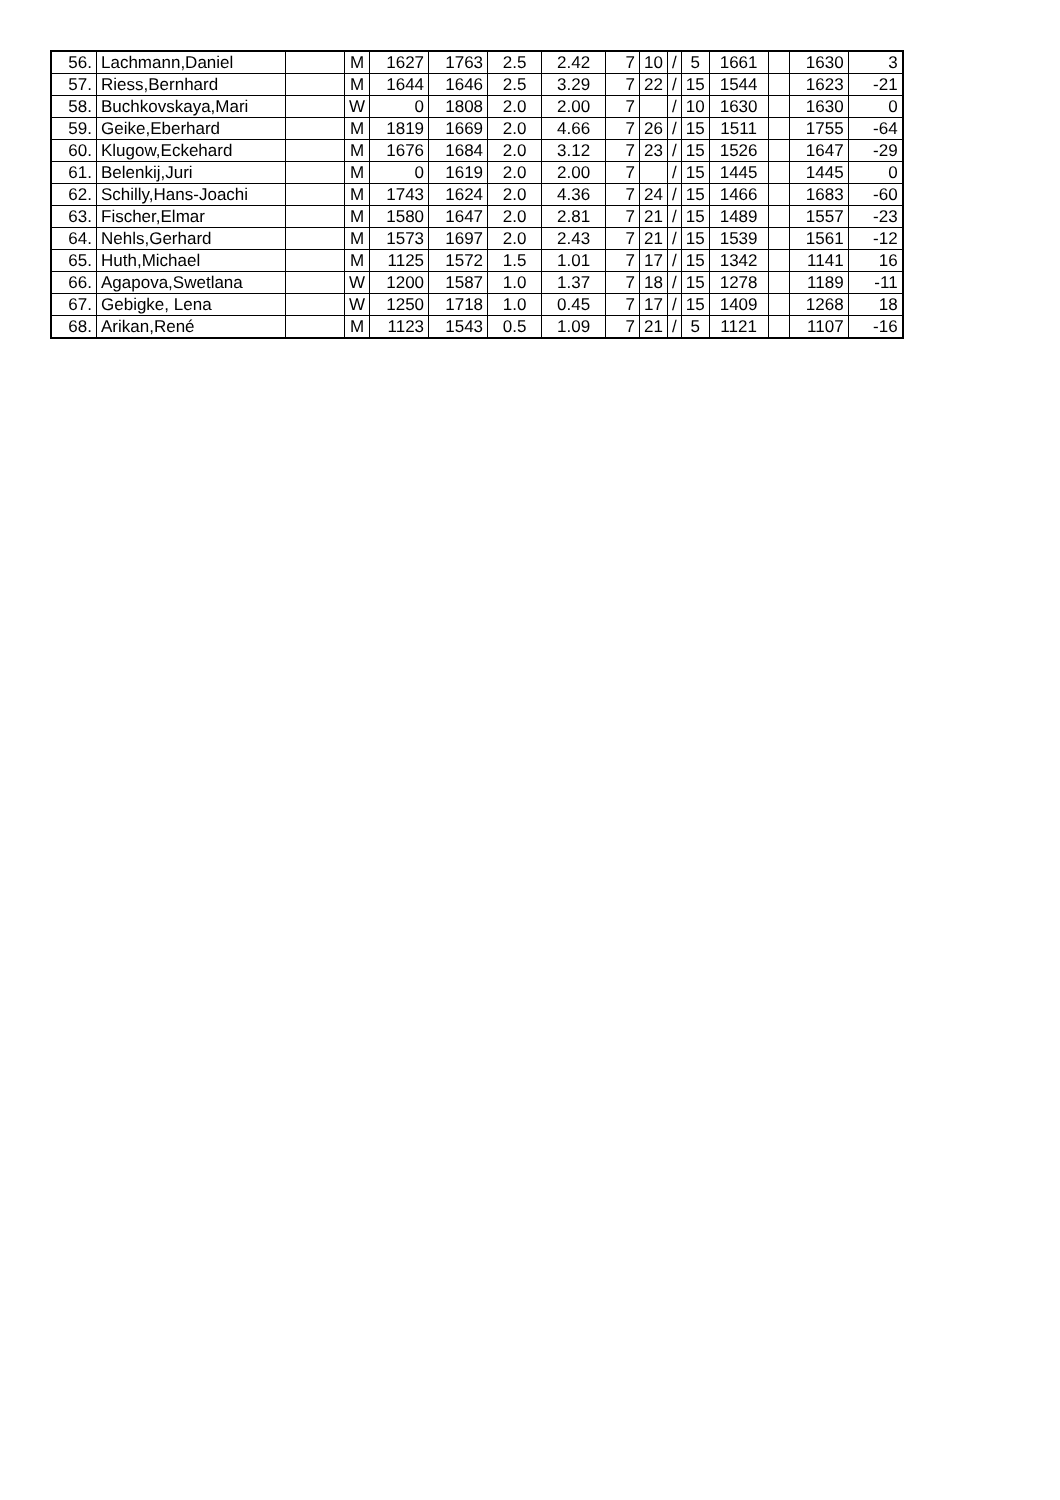| 56. | Lachmann,Daniel | | M | 1627 | 1763 | 2.5 | 2.42 | 7 | 10 | / | 5 | 1661 | | 1630 | 3 |
| 57. | Riess,Bernhard | | M | 1644 | 1646 | 2.5 | 3.29 | 7 | 22 | / | 15 | 1544 | | 1623 | -21 |
| 58. | Buchkovskaya,Mari | | W | 0 | 1808 | 2.0 | 2.00 | 7 | | / | 10 | 1630 | | 1630 | 0 |
| 59. | Geike,Eberhard | | M | 1819 | 1669 | 2.0 | 4.66 | 7 | 26 | / | 15 | 1511 | | 1755 | -64 |
| 60. | Klugow,Eckehard | | M | 1676 | 1684 | 2.0 | 3.12 | 7 | 23 | / | 15 | 1526 | | 1647 | -29 |
| 61. | Belenkij,Juri | | M | 0 | 1619 | 2.0 | 2.00 | 7 | | / | 15 | 1445 | | 1445 | 0 |
| 62. | Schilly,Hans-Joachi | | M | 1743 | 1624 | 2.0 | 4.36 | 7 | 24 | / | 15 | 1466 | | 1683 | -60 |
| 63. | Fischer,Elmar | | M | 1580 | 1647 | 2.0 | 2.81 | 7 | 21 | / | 15 | 1489 | | 1557 | -23 |
| 64. | Nehls,Gerhard | | M | 1573 | 1697 | 2.0 | 2.43 | 7 | 21 | / | 15 | 1539 | | 1561 | -12 |
| 65. | Huth,Michael | | M | 1125 | 1572 | 1.5 | 1.01 | 7 | 17 | / | 15 | 1342 | | 1141 | 16 |
| 66. | Agapova,Swetlana | | W | 1200 | 1587 | 1.0 | 1.37 | 7 | 18 | / | 15 | 1278 | | 1189 | -11 |
| 67. | Gebigke, Lena | | W | 1250 | 1718 | 1.0 | 0.45 | 7 | 17 | / | 15 | 1409 | | 1268 | 18 |
| 68. | Arikan,René | | M | 1123 | 1543 | 0.5 | 1.09 | 7 | 21 | / | 5 | 1121 | | 1107 | -16 |